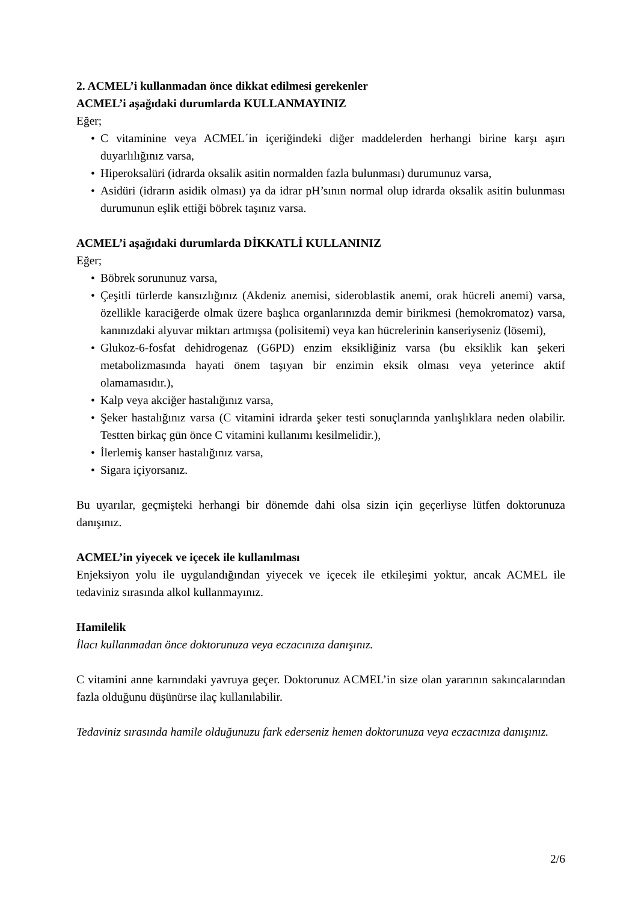2. ACMEL’i kullanmadan önce dikkat edilmesi gerekenler
ACMEL’i aşağıdaki durumlarda KULLANMAYINIZ
Eğer;
• C vitaminine veya ACMEL´in içeriğindeki diğer maddelerden herhangi birine karşı aşırı duyarlılığınız varsa,
• Hiperoksalüri (idrarda oksalik asitin normalden fazla bulunması) durumunuz varsa,
• Asidüri (idrarın asidik olması) ya da idrar pH’sının normal olup idrarda oksalik asitin bulunması durumunun eşlik ettiği böbrek taşınız varsa.
ACMEL’i aşağıdaki durumlarda DİKKATLİ KULLANINIZ
Eğer;
• Böbrek sorununuz varsa,
• Çeşitli türlerde kansızlığınız (Akdeniz anemisi, sideroblastik anemi, orak hücreli anemi) varsa, özellikle karaciğerde olmak üzere başlıca organlarınızda demir birikmesi (hemokromatoz) varsa, kanınızdaki alyuvar miktarı artmışsa (polisitemi) veya kan hücrelerinin kanseriyseniz (lösemi),
• Glukoz-6-fosfat dehidrogenaz (G6PD) enzim eksikliğiniz varsa (bu eksiklik kan şekeri metabolizmasında hayati önem taşıyan bir enzimin eksik olması veya yeterince aktif olamamasıdır.),
• Kalp veya akciğer hastalığınız varsa,
• Şeker hastalığınız varsa (C vitamini idrarda şeker testi sonuçlarında yanlışlıklara neden olabilir. Testten birkaç gün önce C vitamini kullanımı kesilmelidir.),
• İlerlemiş kanser hastalığınız varsa,
• Sigara içiyorsanız.
Bu uyarılar, geçmişteki herhangi bir dönemde dahi olsa sizin için geçerliyse lütfen doktorunuza danışınız.
ACMEL’in yiyecek ve içecek ile kullanılması
Enjeksiyon yolu ile uygulandığından yiyecek ve içecek ile etkileşimi yoktur, ancak ACMEL ile tedaviniz sırasında alkol kullanmayınız.
Hamilelik
İlacı kullanmadan önce doktorunuza veya eczacınıza danışınız.
C vitamini anne karnındaki yavruya geçer. Doktorunuz ACMEL’in size olan yararının sakıncalarından fazla olduğunu düşünürse ilaç kullanılabilir.
Tedaviniz sırasında hamile olduğunuzu fark ederseniz hemen doktorunuza veya eczacınıza danışınız.
2/6